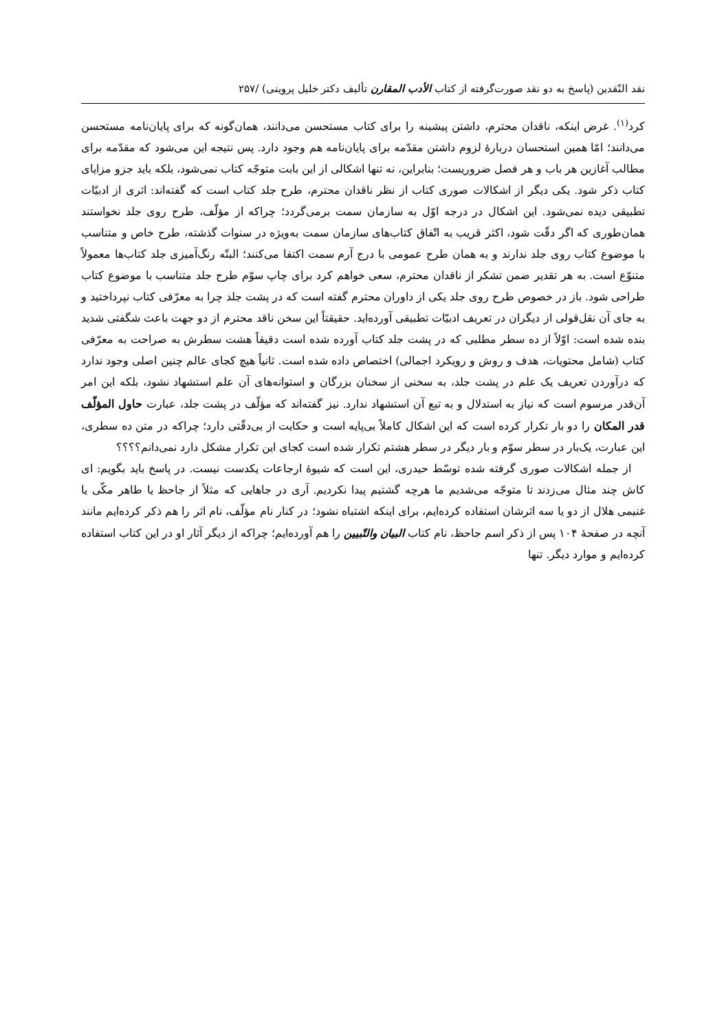نقد النّقدین (پاسخ به دو نقد صورت‌گرفته از کتاب الأدب المقارن تألیف دکتر خلیل پروینی) /۲۵۷
کرد<sup>(۱)</sup>. غرض اینکه، ناقدان محترم، داشتن پیشینه را برای کتاب مستحسن می‌دانند، همان‌گونه که برای پایان‌نامه مستحسن می‌دانند؛ امّا همین استحسان دربارهٔ لزوم داشتن مقدّمه برای پایان‌نامه هم وجود دارد. پس نتیجه این می‌شود که مقدّمه برای مطالب آغازین هر باب و هر فصل ضروریست؛ بنابراین، نه تنها اشکالی از این بابت متوجّه کتاب نمی‌شود، بلکه باید جزو مزایای کتاب ذکر شود. یکی دیگر از اشکالات صوری کتاب از نظر ناقدان محترم، طرح جلد کتاب است که گفته‌اند: اثری از ادبیّات تطبیقی دیده نمی‌شود. این اشکال در درجه اوّل به سازمان سمت برمی‌گردد؛ چراکه از مؤلّف، طرح روی جلد نخواستند همان‌طوری که اگر دقّت شود، اکثر قریب به اتّفاق کتاب‌های سازمان سمت به‌ویژه در سنوات گذشته، طرح خاص و متناسب با موضوع کتاب روی جلد ندارند و به همان طرح عمومی با درج آرم سمت اکتفا می‌کنند؛ البتّه رنگ‌آمیزی جلد کتاب‌ها معمولاً متنوّع است. به هر تقدیر ضمن تشکر از ناقدان محترم، سعی خواهم کرد برای چاپ سوّم طرح جلد متناسب با موضوع کتاب طراحی شود. باز در خصوص طرح روی جلد یکی از داوران محترم گفته است که در پشت جلد چرا به معرّفی کتاب نپرداختید و به جای آن نقل‌قولی از دیگران در تعریف ادبیّات تطبیقی آورده‌اید. حقیقتاً این سخن ناقد محترم از دو جهت باعث شگفتی شدید بنده شده است: اوّلاً از ده سطر مطلبی که در پشت جلد کتاب آورده شده است دقیقاً هشت سطرش به صراحت به معرّفی کتاب (شامل محتویات، هدف و روش و رویکرد اجمالی) اختصاص داده شده است. ثانیاً هیچ کجای عالم چنین اصلی وجود ندارد که درآوردن تعریف یک علم در پشت جلد، به سخنی از سخنان بزرگان و استوانه‌های آن علم استشهاد نشود، بلکه این امر آن‌قدر مرسوم است که نیاز به استدلال و به تبع آن استشهاد ندارد. نیز گفته‌اند که مؤلّف در پشت جلد، عبارت حاول المؤلّف قدر المکان را دو بار تکرار کرده است که این اشکال کاملاً بی‌پایه است و حکایت از بی‌دقّتی دارد؛ چراکه در متن ده سطری، این عبارت، یک‌بار در سطر سوّم و بار دیگر در سطر هشتم تکرار شده است کجای این تکرار مشکل دارد نمی‌دانم؟؟؟؟
از جمله اشکالات صوری گرفته شده توسّط حیدری، این است که شیوهٔ ارجاعات یکدست نیست. در پاسخ باید بگویم: ای کاش چند مثال می‌زدند تا متوجّه می‌شدیم ما هرچه گشتیم پیدا نکردیم. آری در جاهایی که مثلاً از جاحظ یا طاهر مکّی یا غنیمی هلال از دو یا سه اثرشان استفاده کرده‌ایم، برای اینکه اشتباه نشود؛ در کنار نام مؤلّف، نام اثر را هم ذکر کرده‌ایم مانند آنچه در صفحهٔ ۱۰۴ پس از ذکر اسم جاحظ، نام کتاب البیان والتّبیین را هم آورده‌ایم؛ چراکه از دیگر آثار او در این کتاب استفاده کرده‌ایم و موارد دیگر. تنها